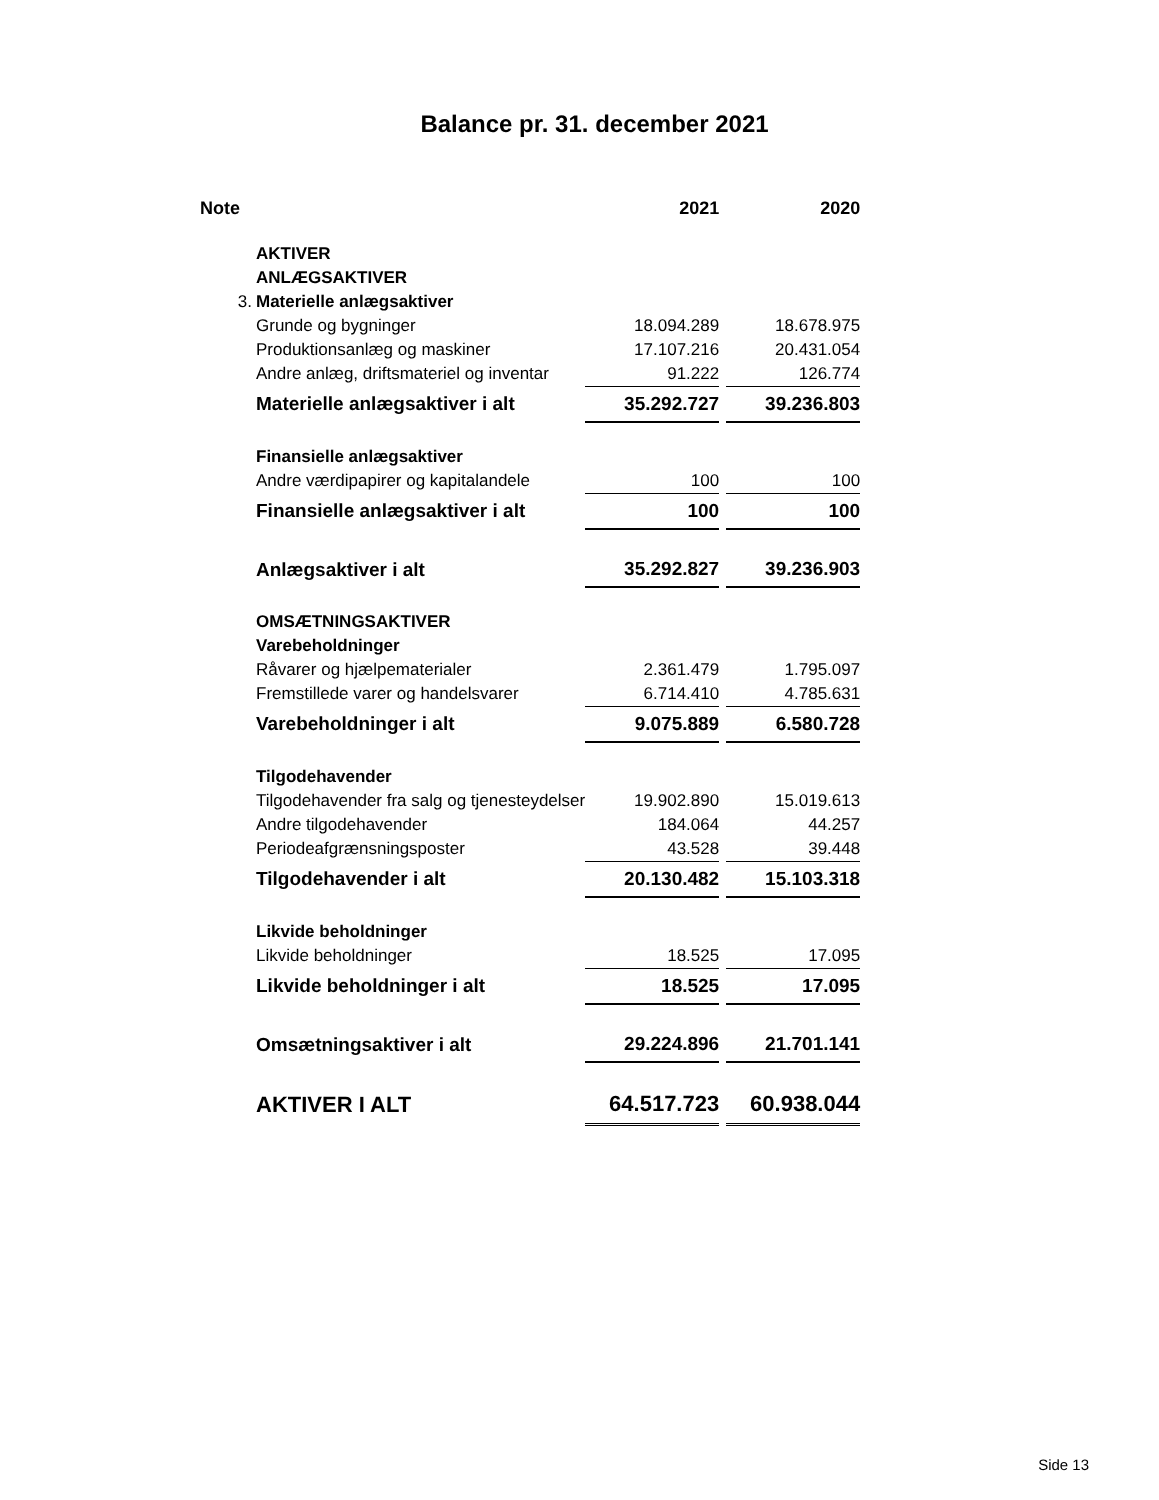Balance pr. 31. december 2021
| Note | | 2021 | | 2020 |
| --- | --- | --- | --- | --- |
| | AKTIVER | | | |
| | ANLÆGSAKTIVER | | | |
| 3. | Materielle anlægsaktiver | | | |
| | Grunde og bygninger | 18.094.289 | | 18.678.975 |
| | Produktionsanlæg og maskiner | 17.107.216 | | 20.431.054 |
| | Andre anlæg, driftsmateriel og inventar | 91.222 | | 126.774 |
| | Materielle anlægsaktiver i alt | 35.292.727 | | 39.236.803 |
| | Finansielle anlægsaktiver | | | |
| | Andre værdipapirer og kapitalandele | 100 | | 100 |
| | Finansielle anlægsaktiver i alt | 100 | | 100 |
| | Anlægsaktiver i alt | 35.292.827 | | 39.236.903 |
| | OMSÆTNINGSAKTIVER | | | |
| | Varebeholdninger | | | |
| | Råvarer og hjælpematerialer | 2.361.479 | | 1.795.097 |
| | Fremstillede varer og handelsvarer | 6.714.410 | | 4.785.631 |
| | Varebeholdninger i alt | 9.075.889 | | 6.580.728 |
| | Tilgodehavender | | | |
| | Tilgodehavender fra salg og tjenesteydelser | 19.902.890 | | 15.019.613 |
| | Andre tilgodehavender | 184.064 | | 44.257 |
| | Periodeafgrænsningsposter | 43.528 | | 39.448 |
| | Tilgodehavender i alt | 20.130.482 | | 15.103.318 |
| | Likvide beholdninger | | | |
| | Likvide beholdninger | 18.525 | | 17.095 |
| | Likvide beholdninger i alt | 18.525 | | 17.095 |
| | Omsætningsaktiver i alt | 29.224.896 | | 21.701.141 |
| | AKTIVER I ALT | 64.517.723 | | 60.938.044 |
Side 13